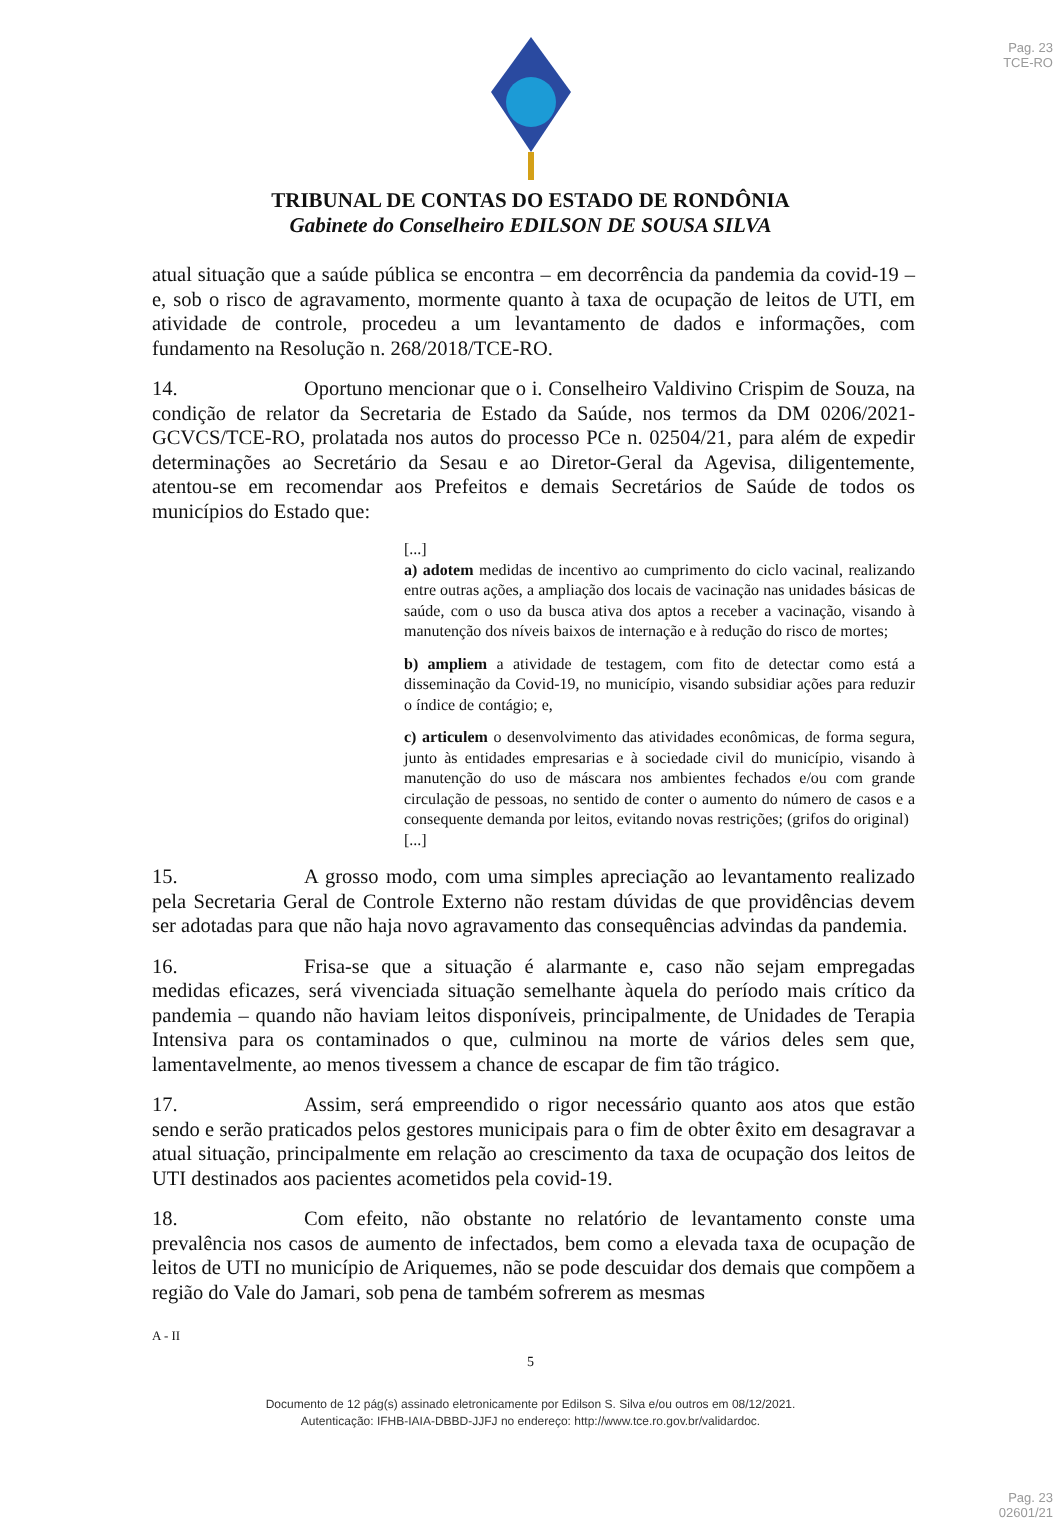Pag. 23
TCE-RO
TRIBUNAL DE CONTAS DO ESTADO DE RONDÔNIA
Gabinete do Conselheiro EDILSON DE SOUSA SILVA
atual situação que a saúde pública se encontra – em decorrência da pandemia da covid-19 – e, sob o risco de agravamento, mormente quanto à taxa de ocupação de leitos de UTI, em atividade de controle, procedeu a um levantamento de dados e informações, com fundamento na Resolução n. 268/2018/TCE-RO.
14. Oportuno mencionar que o i. Conselheiro Valdivino Crispim de Souza, na condição de relator da Secretaria de Estado da Saúde, nos termos da DM 0206/2021-GCVCS/TCE-RO, prolatada nos autos do processo PCe n. 02504/21, para além de expedir determinações ao Secretário da Sesau e ao Diretor-Geral da Agevisa, diligentemente, atentou-se em recomendar aos Prefeitos e demais Secretários de Saúde de todos os municípios do Estado que:
[...]
a) adotem medidas de incentivo ao cumprimento do ciclo vacinal, realizando entre outras ações, a ampliação dos locais de vacinação nas unidades básicas de saúde, com o uso da busca ativa dos aptos a receber a vacinação, visando à manutenção dos níveis baixos de internação e à redução do risco de mortes;
b) ampliem a atividade de testagem, com fito de detectar como está a disseminação da Covid-19, no município, visando subsidiar ações para reduzir o índice de contágio; e,
c) articulem o desenvolvimento das atividades econômicas, de forma segura, junto às entidades empresarias e à sociedade civil do município, visando à manutenção do uso de máscara nos ambientes fechados e/ou com grande circulação de pessoas, no sentido de conter o aumento do número de casos e a consequente demanda por leitos, evitando novas restrições; (grifos do original)
[...]
15. A grosso modo, com uma simples apreciação ao levantamento realizado pela Secretaria Geral de Controle Externo não restam dúvidas de que providências devem ser adotadas para que não haja novo agravamento das consequências advindas da pandemia.
16. Frisa-se que a situação é alarmante e, caso não sejam empregadas medidas eficazes, será vivenciada situação semelhante àquela do período mais crítico da pandemia – quando não haviam leitos disponíveis, principalmente, de Unidades de Terapia Intensiva para os contaminados o que, culminou na morte de vários deles sem que, lamentavelmente, ao menos tivessem a chance de escapar de fim tão trágico.
17. Assim, será empreendido o rigor necessário quanto aos atos que estão sendo e serão praticados pelos gestores municipais para o fim de obter êxito em desagravar a atual situação, principalmente em relação ao crescimento da taxa de ocupação dos leitos de UTI destinados aos pacientes acometidos pela covid-19.
18. Com efeito, não obstante no relatório de levantamento conste uma prevalência nos casos de aumento de infectados, bem como a elevada taxa de ocupação de leitos de UTI no município de Ariquemes, não se pode descuidar dos demais que compõem a região do Vale do Jamari, sob pena de também sofrerem as mesmas
A - II
5
Documento de 12 pág(s) assinado eletronicamente por Edilson S. Silva e/ou outros em 08/12/2021.
Autenticação: IFHB-IAIA-DBBD-JJFJ no endereço: http://www.tce.ro.gov.br/validardoc.
Pag. 23
02601/21